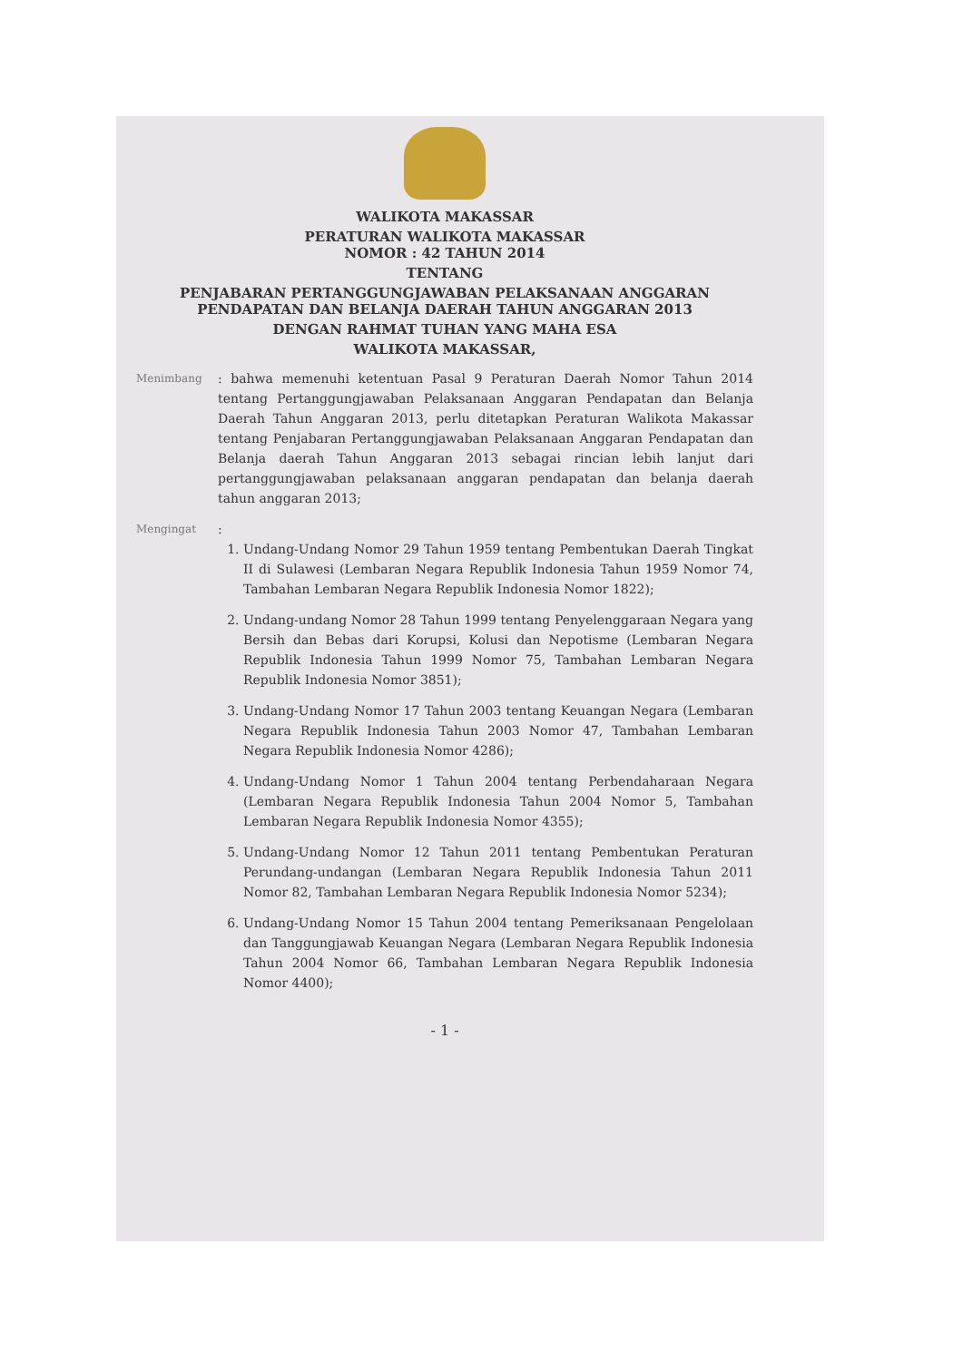WALIKOTA MAKASSAR
PERATURAN WALIKOTA MAKASSAR
NOMOR : 42 TAHUN 2014
TENTANG
PENJABARAN PERTANGGUNGJAWABAN PELAKSANAAN ANGGARAN PENDAPATAN DAN BELANJA DAERAH TAHUN ANGGARAN 2013
DENGAN RAHMAT TUHAN YANG MAHA ESA
WALIKOTA MAKASSAR,
Menimbang
: bahwa memenuhi ketentuan Pasal 9 Peraturan Daerah Nomor Tahun 2014 tentang Pertanggungjawaban Pelaksanaan Anggaran Pendapatan dan Belanja Daerah Tahun Anggaran 2013, perlu ditetapkan Peraturan Walikota Makassar tentang Penjabaran Pertanggungjawaban Pelaksanaan Anggaran Pendapatan dan Belanja daerah Tahun Anggaran 2013 sebagai rincian lebih lanjut dari pertanggungjawaban pelaksanaan anggaran pendapatan dan belanja daerah tahun anggaran 2013;
Mengingat
:
1. Undang-Undang Nomor 29 Tahun 1959 tentang Pembentukan Daerah Tingkat II di Sulawesi (Lembaran Negara Republik Indonesia Tahun 1959 Nomor 74, Tambahan Lembaran Negara Republik Indonesia Nomor 1822);
2. Undang-undang Nomor 28 Tahun 1999 tentang Penyelenggaraan Negara yang Bersih dan Bebas dari Korupsi, Kolusi dan Nepotisme (Lembaran Negara Republik Indonesia Tahun 1999 Nomor 75, Tambahan Lembaran Negara Republik Indonesia Nomor 3851);
3. Undang-Undang Nomor 17 Tahun 2003 tentang Keuangan Negara (Lembaran Negara Republik Indonesia Tahun 2003 Nomor 47, Tambahan Lembaran Negara Republik Indonesia Nomor 4286);
4. Undang-Undang Nomor 1 Tahun 2004 tentang Perbendaharaan Negara (Lembaran Negara Republik Indonesia Tahun 2004 Nomor 5, Tambahan Lembaran Negara Republik Indonesia Nomor 4355);
5. Undang-Undang Nomor 12 Tahun 2011 tentang Pembentukan Peraturan Perundang-undangan (Lembaran Negara Republik Indonesia Tahun 2011 Nomor 82, Tambahan Lembaran Negara Republik Indonesia Nomor 5234);
6. Undang-Undang Nomor 15 Tahun 2004 tentang Pemeriksanaan Pengelolaan dan Tanggungjawab Keuangan Negara (Lembaran Negara Republik Indonesia Tahun 2004 Nomor 66, Tambahan Lembaran Negara Republik Indonesia Nomor 4400);
- 1 -